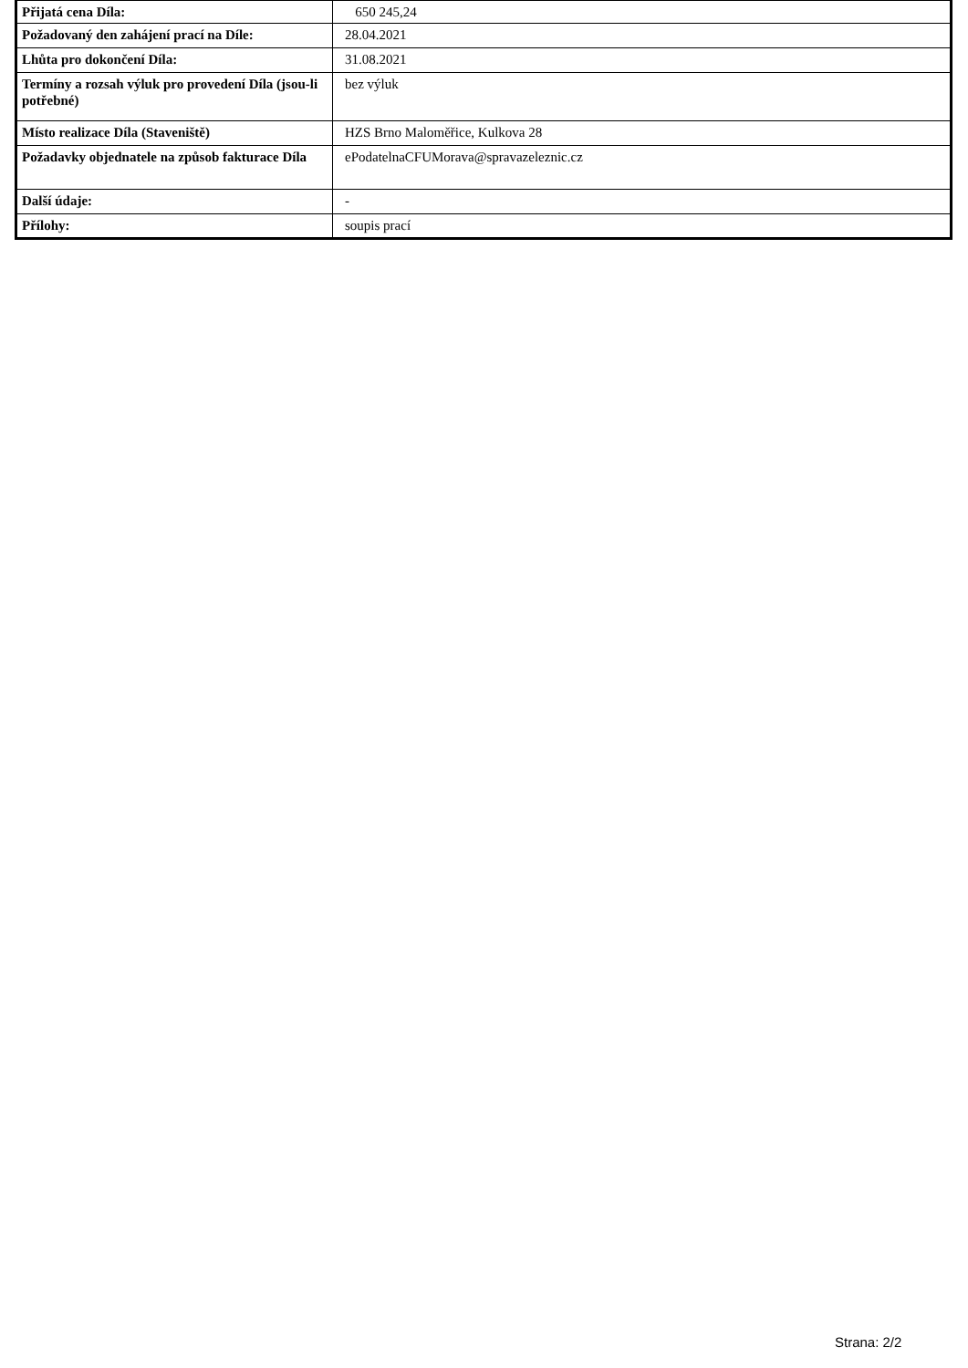| Přijatá cena Díla: | 650 245,24 |
| Požadovaný den zahájení prací na Díle: | 28.04.2021 |
| Lhůta pro dokončení Díla: | 31.08.2021 |
| Termíny a rozsah výluk pro provedení Díla (jsou-li potřebné) | bez výluk |
| Místo realizace Díla (Staveniště) | HZS Brno Maloměřice, Kulkova 28 |
| Požadavky objednatele na způsob fakturace Díla | ePodatelnaCFUMorava@spravazeleznic.cz |
| Další údaje: | - |
| Přílohy: | soupis prací |
Strana: 2/2